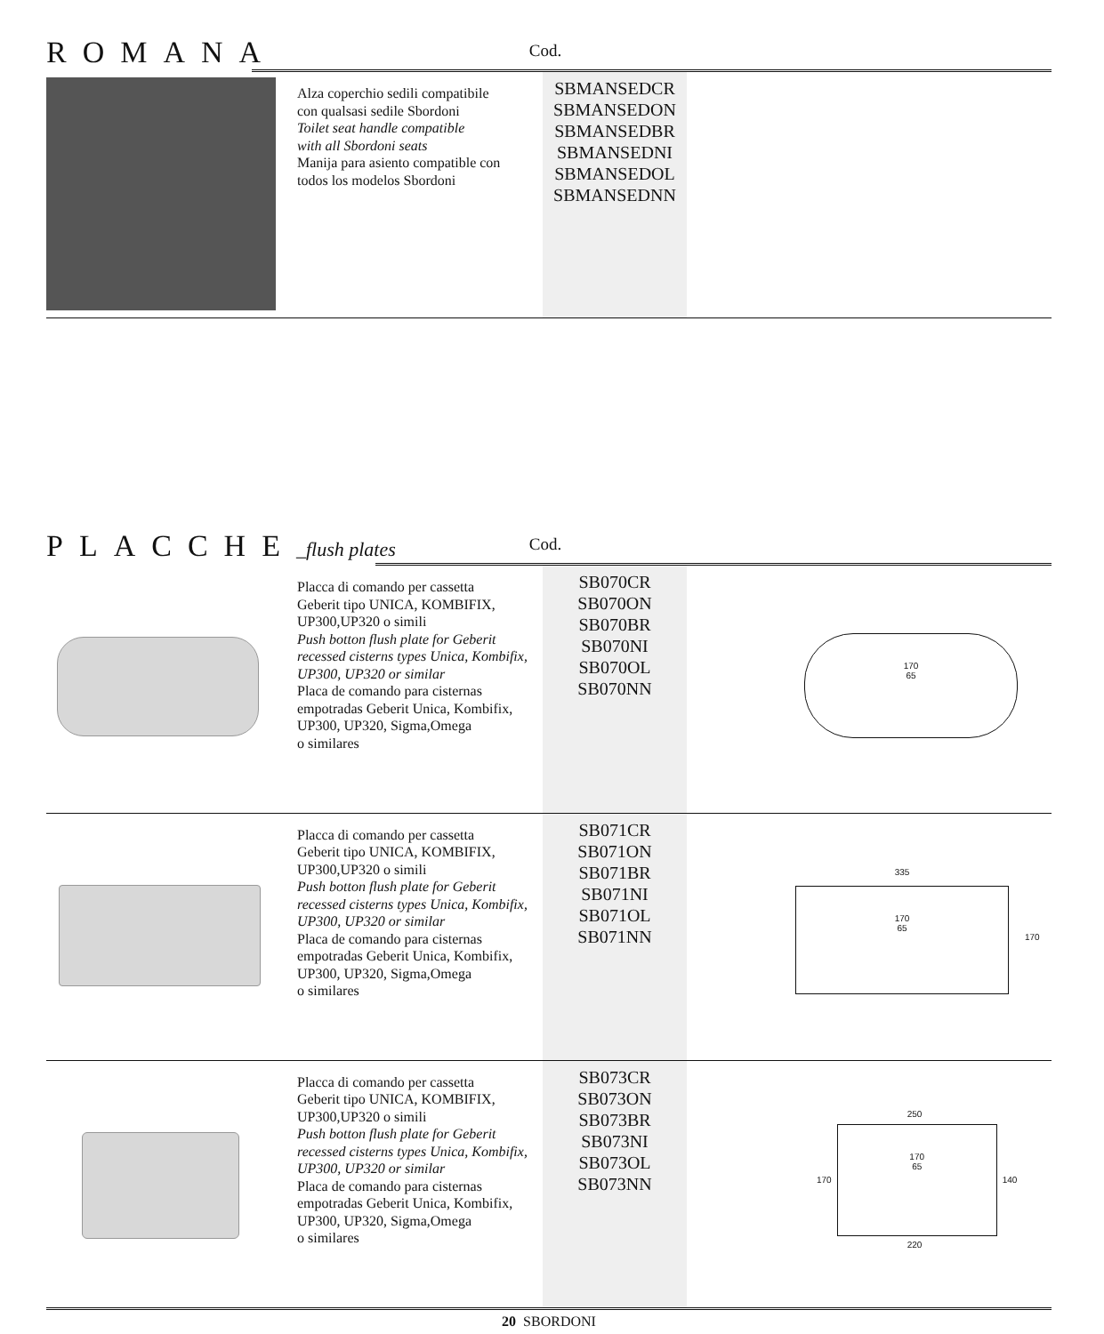ROMANA
Cod.
| | Alza coperchio sedili compatibile con qualsasi sedile Sbordoni Toilet seat handle compatible with all Sbordoni seats Manija para asiento compatible con todos los modelos Sbordoni | SBMANSEDCR SBMANSEDON SBMANSEDBR SBMANSEDNI SBMANSEDOL SBMANSEDNN | |
PLACCHE_flush plates
Cod.
| | Placca di comando per cassetta Geberit tipo UNICA, KOMBIFIX, UP300,UP320 o simili Push botton flush plate for Geberit recessed cisterns types Unica, Kombifix, UP300, UP320 or similar Placa de comando para cisternas empotradas Geberit Unica, Kombifix, UP300, UP320, Sigma,Omega o similares | SB070CR SB070ON SB070BR SB070NI SB070OL SB070NN | 170 65 |
| | Placca di comando per cassetta Geberit tipo UNICA, KOMBIFIX, UP300,UP320 o simili Push botton flush plate for Geberit recessed cisterns types Unica, Kombifix, UP300, UP320 or similar Placa de comando para cisternas empotradas Geberit Unica, Kombifix, UP300, UP320, Sigma,Omega o similares | SB071CR SB071ON SB071BR SB071NI SB071OL SB071NN | 335 170 65 170 |
| | Placca di comando per cassetta Geberit tipo UNICA, KOMBIFIX, UP300,UP320 o simili Push botton flush plate for Geberit recessed cisterns types Unica, Kombifix, UP300, UP320 or similar Placa de comando para cisternas empotradas Geberit Unica, Kombifix, UP300, UP320, Sigma,Omega o similares | SB073CR SB073ON SB073BR SB073NI SB073OL SB073NN | 250 170 170 65 140 220 |
20 SBORDONI